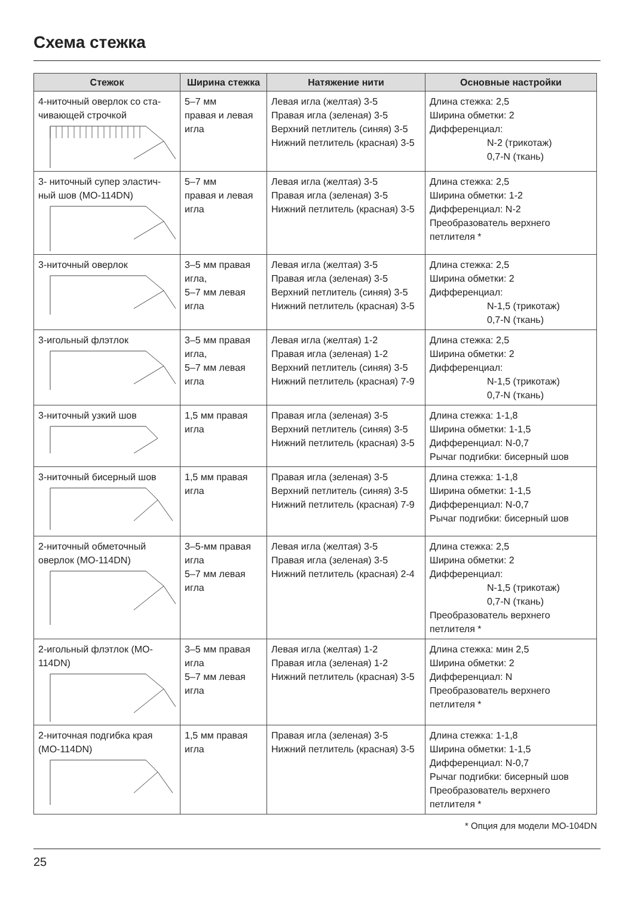Схема стежка
| Стежок | Ширина стежка | Натяжение нити | Основные настройки |
| --- | --- | --- | --- |
| 4-ниточный оверлок со ста-чивающей строчкой | 5–7 мм правая и левая игла | Левая игла (желтая) 3-5 Правая игла (зеленая) 3-5 Верхний петлитель (синяя) 3-5 Нижний петлитель (красная) 3-5 | Длина стежка: 2,5 Ширина обметки: 2 Дифференциал: N-2 (трикотаж) 0,7-N (ткань) |
| 3- ниточный супер эластич-ный шов (MO-114DN) | 5–7 мм правая и левая игла | Левая игла (желтая) 3-5 Правая игла (зеленая) 3-5 Нижний петлитель (красная) 3-5 | Длина стежка: 2,5 Ширина обметки: 1-2 Дифференциал: N-2 Преобразователь верхнего петлителя * |
| 3-ниточный оверлок | 3–5 мм правая игла, 5–7 мм левая игла | Левая игла (желтая) 3-5 Правая игла (зеленая) 3-5 Верхний петлитель (синяя) 3-5 Нижний петлитель (красная) 3-5 | Длина стежка: 2,5 Ширина обметки: 2 Дифференциал: N-1,5 (трикотаж) 0,7-N (ткань) |
| 3-игольный флэтлок | 3–5 мм правая игла, 5–7 мм левая игла | Левая игла (желтая) 1-2 Правая игла (зеленая) 1-2 Верхний петлитель (синяя) 3-5 Нижний петлитель (красная) 7-9 | Длина стежка: 2,5 Ширина обметки: 2 Дифференциал: N-1,5 (трикотаж) 0,7-N (ткань) |
| 3-ниточный узкий шов | 1,5 мм правая игла | Правая игла (зеленая) 3-5 Верхний петлитель (синяя) 3-5 Нижний петлитель (красная) 3-5 | Длина стежка: 1-1,8 Ширина обметки: 1-1,5 Дифференциал: N-0,7 Рычаг подгибки: бисерный шов |
| 3-ниточный бисерный шов | 1,5 мм правая игла | Правая игла (зеленая) 3-5 Верхний петлитель (синяя) 3-5 Нижний петлитель (красная) 7-9 | Длина стежка: 1-1,8 Ширина обметки: 1-1,5 Дифференциал: N-0,7 Рычаг подгибки: бисерный шов |
| 2-ниточный обметочный оверлок (MO-114DN) | 3–5-мм правая игла 5–7 мм левая игла | Левая игла (желтая) 3-5 Правая игла (зеленая) 3-5 Нижний петлитель (красная) 2-4 | Длина стежка: 2,5 Ширина обметки: 2 Дифференциал: N-1,5 (трикотаж) 0,7-N (ткань) Преобразователь верхнего петлителя * |
| 2-игольный флэтлок (MO-114DN) | 3–5 мм правая игла 5–7 мм левая игла | Левая игла (желтая) 1-2 Правая игла (зеленая) 1-2 Нижний петлитель (красная) 3-5 | Длина стежка: мин 2,5 Ширина обметки: 2 Дифференциал: N Преобразователь верхнего петлителя * |
| 2-ниточная подгибка края (MO-114DN) | 1,5 мм правая игла | Правая игла (зеленая) 3-5 Нижний петлитель (красная) 3-5 | Длина стежка: 1-1,8 Ширина обметки: 1-1,5 Дифференциал: N-0,7 Рычаг подгибки: бисерный шов Преобразователь верхнего петлителя * |
* Опция для модели MO-104DN
25